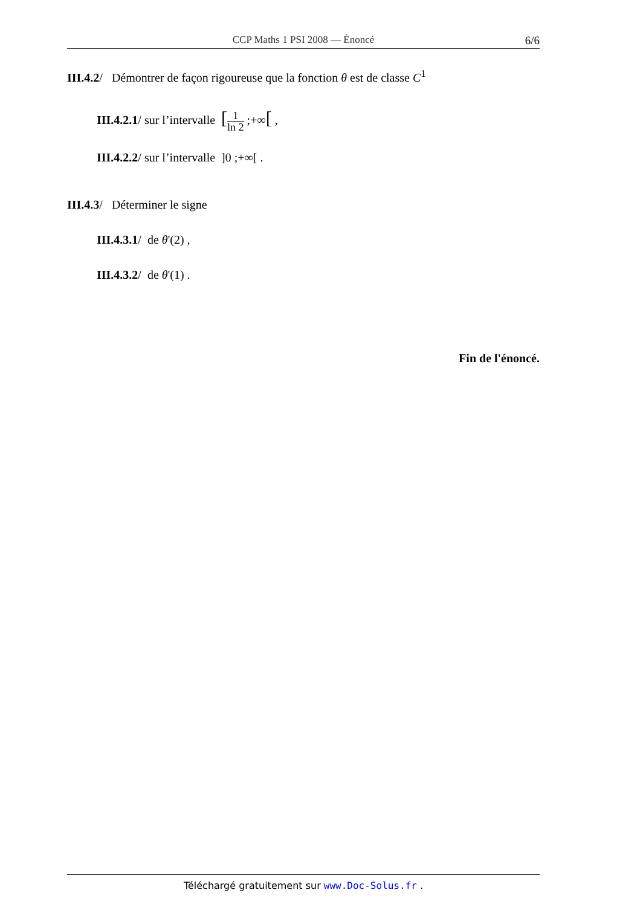CCP Maths 1 PSI 2008 — Énoncé
6/6
III.4.2/ Démontrer de façon rigoureuse que la fonction θ est de classe C<sup>1</sup>
III.4.2.1/ sur l’intervalle [1 ln 2 ;+∞[ ,
III.4.2.2/ sur l’intervalle ]0 ;+∞[ .
III.4.3/ Déterminer le signe
III.4.3.1/ de θ'(2) ,
III.4.3.2/ de θ'(1) .
Fin de l'énoncé.
Téléchargé gratuitement sur www.Doc-Solus.fr .